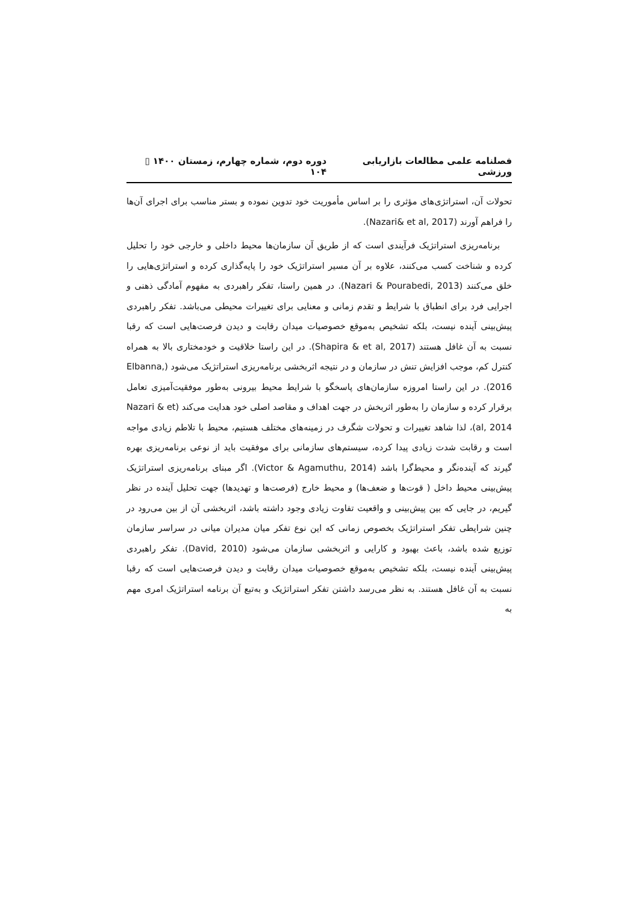فصلنامه علمی مطالعات بازاریابی ورزشی دوره دوم، شماره چهارم، زمستان ۱۴۰۰ ▯ ۱۰۴
تحولات آن، استراتژی‌های مؤثری را بر اساس مأموریت خود تدوین نموده و بستر مناسب برای اجرای آن‌ها را فراهم آورند (Nazari& et al, 2017).
برنامه‌ریزی استراتژیک فرآیندی است که از طریق آن سازمان‌ها محیط داخلی و خارجی خود را تحلیل کرده و شناخت کسب می‌کنند، علاوه بر آن مسیر استراتژیک خود را پایه‌گذاری کرده و استراتژی‌هایی را خلق می‌کنند (Nazari & Pourabedi, 2013). در همین راستا، تفکر راهبردی به مفهوم آمادگی ذهنی و اجرایی فرد برای انطباق با شرایط و تقدم زمانی و معنایی برای تغییرات محیطی می‌باشد. تفکر راهبردی پیش‌بینی آینده نیست، بلکه تشخیص به‌موقع خصوصیات میدان رقابت و دیدن فرصت‌هایی است که رقبا نسبت به آن غافل هستند (Shapira & et al, 2017). در این راستا خلاقیت و خودمختاری بالا به همراه کنترل کم، موجب افزایش تنش در سازمان و در نتیجه اثربخشی برنامه‌ریزی استراتژیک می‌شود (Elbanna, 2016). در این راستا امروزه سازمان‌های پاسخگو با شرایط محیط بیرونی به‌طور موفقیت‌آمیزی تعامل برقرار کرده و سازمان را به‌طور اثربخش در جهت اهداف و مقاصد اصلی خود هدایت می‌کند (Nazari & et al, 2014)، لذا شاهد تغییرات و تحولات شگرف در زمینه‌های مختلف هستیم، محیط با تلاطم زیادی مواجه است و رقابت شدت زیادی پیدا کرده، سیستم‌های سازمانی برای موفقیت باید از نوعی برنامه‌ریزی بهره گیرند که آینده‌نگر و محیط‌گرا باشد (Victor & Agamuthu, 2014). اگر مبنای برنامه‌ریزی استراتژیک پیش‌بینی محیط داخل ( قوت‌ها و ضعف‌ها) و محیط خارج (فرصت‌ها و تهدیدها) جهت تحلیل آینده در نظر گیریم، در جایی که بین پیش‌بینی و واقعیت تفاوت زیادی وجود داشته باشد، اثربخشی آن از بین می‌رود در چنین شرایطی تفکر استراتژیک بخصوص زمانی که این نوع تفکر میان مدیران میانی در سراسر سازمان توزیع شده باشد، باعث بهبود و کارایی و اثربخشی سازمان می‌شود (David, 2010). تفکر راهبردی پیش‌بینی آینده نیست، بلکه تشخیص به‌موقع خصوصیات میدان رقابت و دیدن فرصت‌هایی است که رقبا نسبت به آن غافل هستند. به نظر می‌رسد داشتن تفکر استراتژیک و به‌تبع آن برنامه استراتژیک امری مهم به